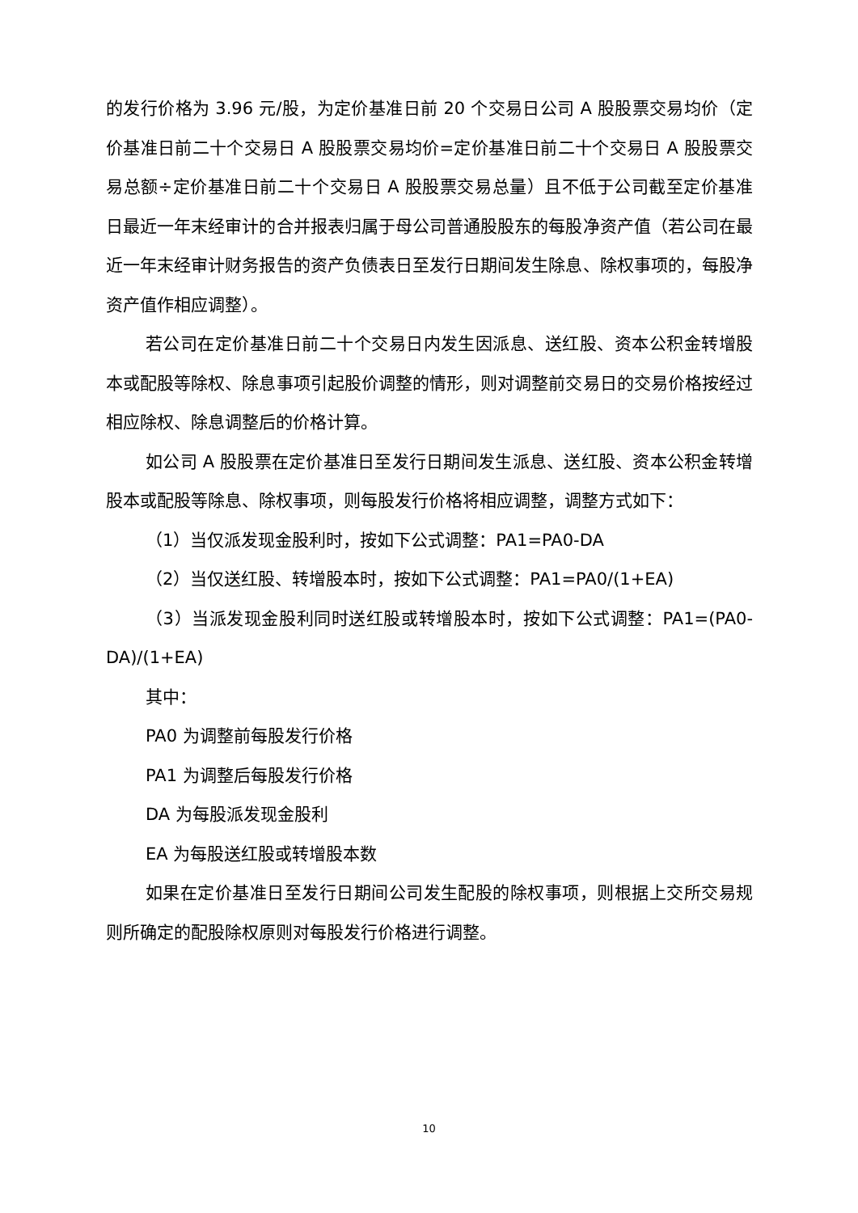的发行价格为 3.96 元/股，为定价基准日前 20 个交易日公司 A 股股票交易均价（定价基准日前二十个交易日 A 股股票交易均价=定价基准日前二十个交易日 A 股股票交易总额÷定价基准日前二十个交易日 A 股股票交易总量）且不低于公司截至定价基准日最近一年末经审计的合并报表归属于母公司普通股股东的每股净资产值（若公司在最近一年末经审计财务报告的资产负债表日至发行日期间发生除息、除权事项的，每股净资产值作相应调整）。
若公司在定价基准日前二十个交易日内发生因派息、送红股、资本公积金转增股本或配股等除权、除息事项引起股价调整的情形，则对调整前交易日的交易价格按经过相应除权、除息调整后的价格计算。
如公司 A 股股票在定价基准日至发行日期间发生派息、送红股、资本公积金转增股本或配股等除息、除权事项，则每股发行价格将相应调整，调整方式如下：
（1）当仅派发现金股利时，按如下公式调整：PA1=PA0-DA
（2）当仅送红股、转增股本时，按如下公式调整：PA1=PA0/(1+EA)
（3）当派发现金股利同时送红股或转增股本时，按如下公式调整：PA1=(PA0-DA)/(1+EA)
其中：
PA0 为调整前每股发行价格
PA1 为调整后每股发行价格
DA 为每股派发现金股利
EA 为每股送红股或转增股本数
如果在定价基准日至发行日期间公司发生配股的除权事项，则根据上交所交易规则所确定的配股除权原则对每股发行价格进行调整。
10